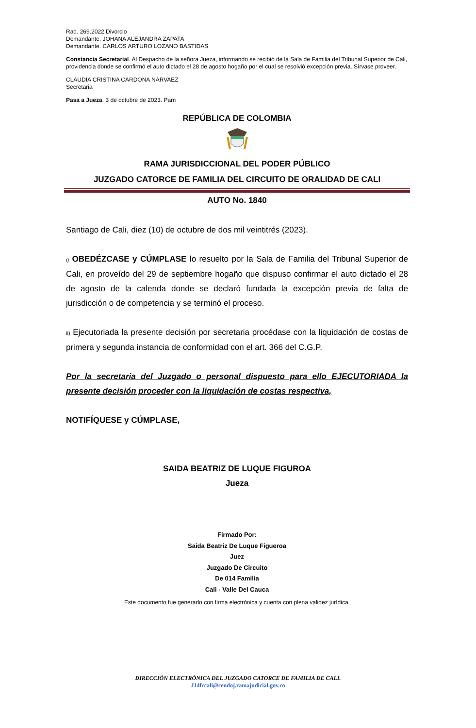Rad. 269.2022 Divorcio
Demandante. JOHANA ALEJANDRA ZAPATA
Demandante. CARLOS ARTURO LOZANO BASTIDAS
Constancia Secretarial. Al Despacho de la señora Jueza, informando se recibió de la Sala de Familia del Tribunal Superior de Cali, providencia donde se confirmó el auto dictado el 28 de agosto hogaño por el cual se resolvió excepción previa. Sírvase proveer.
CLAUDIA CRISTINA CARDONA NARVAEZ
Secretaria
Pasa a Jueza. 3 de octubre de 2023. Pam
REPÚBLICA DE COLOMBIA
RAMA JURISDICCIONAL DEL PODER PÚBLICO
JUZGADO CATORCE DE FAMILIA DEL CIRCUITO DE ORALIDAD DE CALI
AUTO No. 1840
Santiago de Cali, diez (10) de octubre de dos mil veintitrés (2023).
i) OBEDÉZCASE y CÚMPLASE lo resuelto por la Sala de Familia del Tribunal Superior de Cali, en proveído del 29 de septiembre hogaño que dispuso confirmar el auto dictado el 28 de agosto de la calenda donde se declaró fundada la excepción previa de falta de jurisdicción o de competencia y se terminó el proceso.
ii) Ejecutoriada la presente decisión por secretaria procédase con la liquidación de costas de primera y segunda instancia de conformidad con el art. 366 del C.G.P.
Por la secretaria del Juzgado o personal dispuesto para ello EJECUTORIADA la presente decisión proceder con la liquidación de costas respectiva,
NOTIFÍQUESE y CÚMPLASE,
SAIDA BEATRIZ DE LUQUE FIGUROA
Jueza
Firmado Por:
Saida Beatriz De Luque Figueroa
Juez
Juzgado De Circuito
De 014 Familia
Cali - Valle Del Cauca
Este documento fue generado con firma electrónica y cuenta con plena validez jurídica,
DIRECCIÓN ELECTRÓNICA DEL JUZGADO CATORCE DE FAMILIA DE CALI.
J14fccali@cendoj.ramajudicial.gov.co